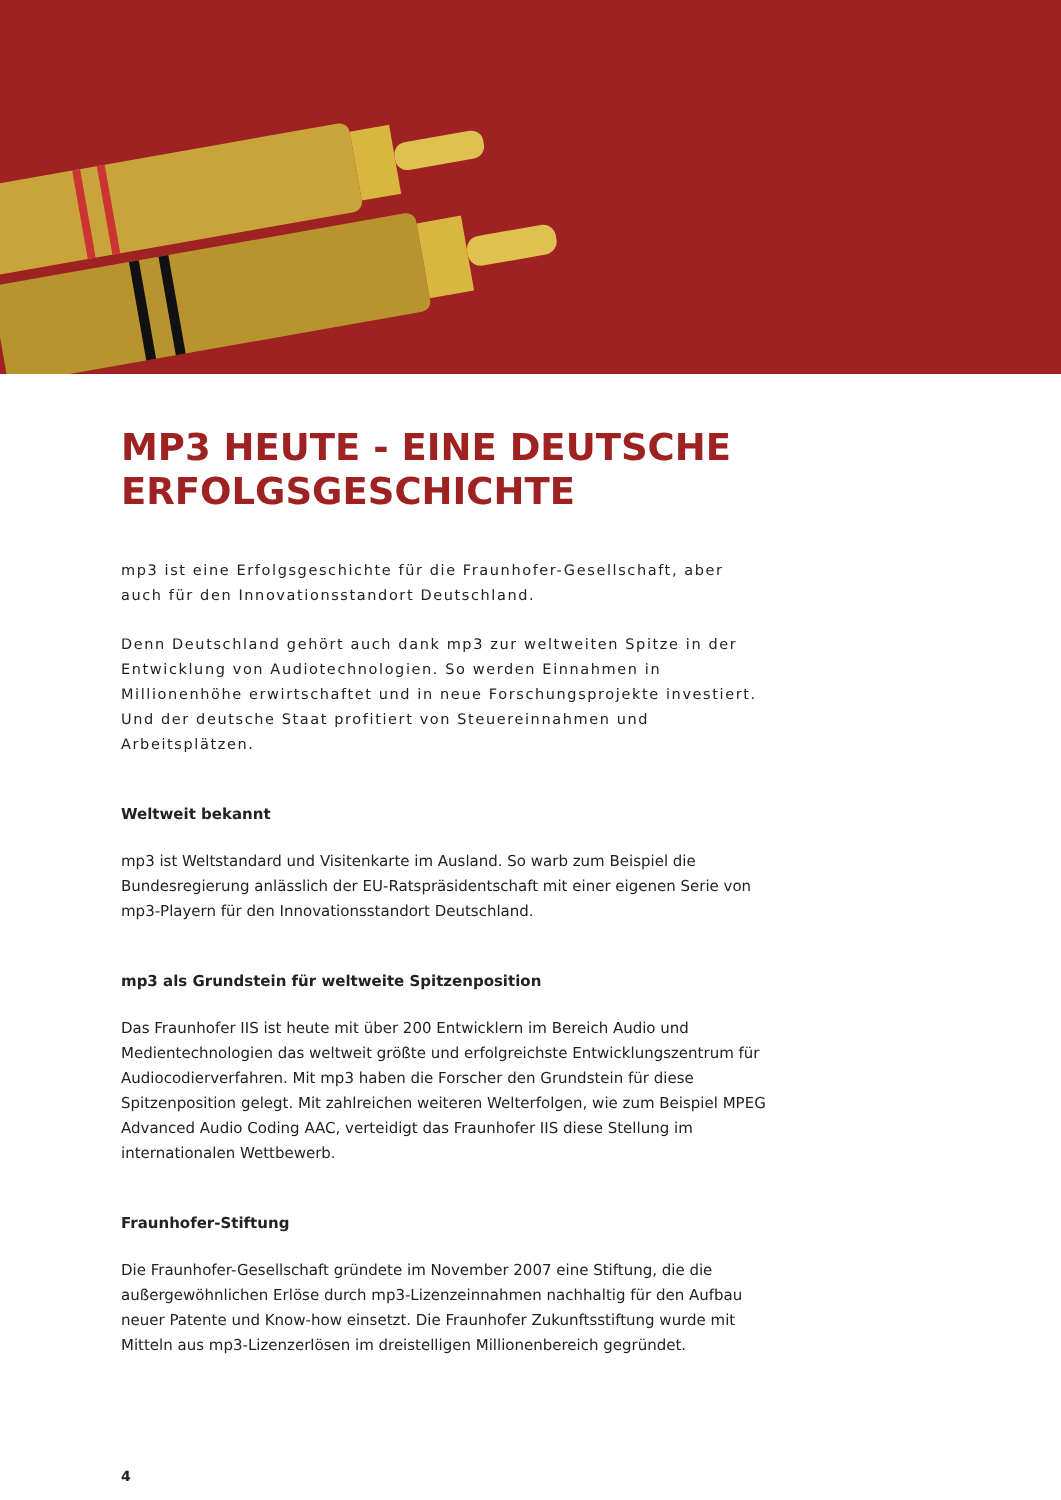MP3 HEUTE - EINE DEUTSCHE ERFOLGSGESCHICHTE
mp3 ist eine Erfolgsgeschichte für die Fraunhofer-Gesellschaft, aber auch für den Innovationsstandort Deutschland.
Denn Deutschland gehört auch dank mp3 zur weltweiten Spitze in der Entwicklung von Audiotechnologien. So werden Einnahmen in Millionenhöhe erwirtschaftet und in neue Forschungsprojekte investiert. Und der deutsche Staat profitiert von Steuereinnahmen und Arbeitsplätzen.
Weltweit bekannt
mp3 ist Weltstandard und Visitenkarte im Ausland. So warb zum Beispiel die Bundesregierung anlässlich der EU-Ratspräsidentschaft mit einer eigenen Serie von mp3-Playern für den Innovationsstandort Deutschland.
mp3 als Grundstein für weltweite Spitzenposition
Das Fraunhofer IIS ist heute mit über 200 Entwicklern im Bereich Audio und Medientechnologien das weltweit größte und erfolgreichste Entwicklungszentrum für Audiocodierverfahren. Mit mp3 haben die Forscher den Grundstein für diese Spitzenposition gelegt. Mit zahlreichen weiteren Welterfolgen, wie zum Beispiel MPEG Advanced Audio Coding AAC, verteidigt das Fraunhofer IIS diese Stellung im internationalen Wettbewerb.
Fraunhofer-Stiftung
Die Fraunhofer-Gesellschaft gründete im November 2007 eine Stiftung, die die außergewöhnlichen Erlöse durch mp3-Lizenzeinnahmen nachhaltig für den Aufbau neuer Patente und Know-how einsetzt. Die Fraunhofer Zukunftsstiftung wurde mit Mitteln aus mp3-Lizenzerlösen im dreistelligen Millionenbereich gegründet.
4